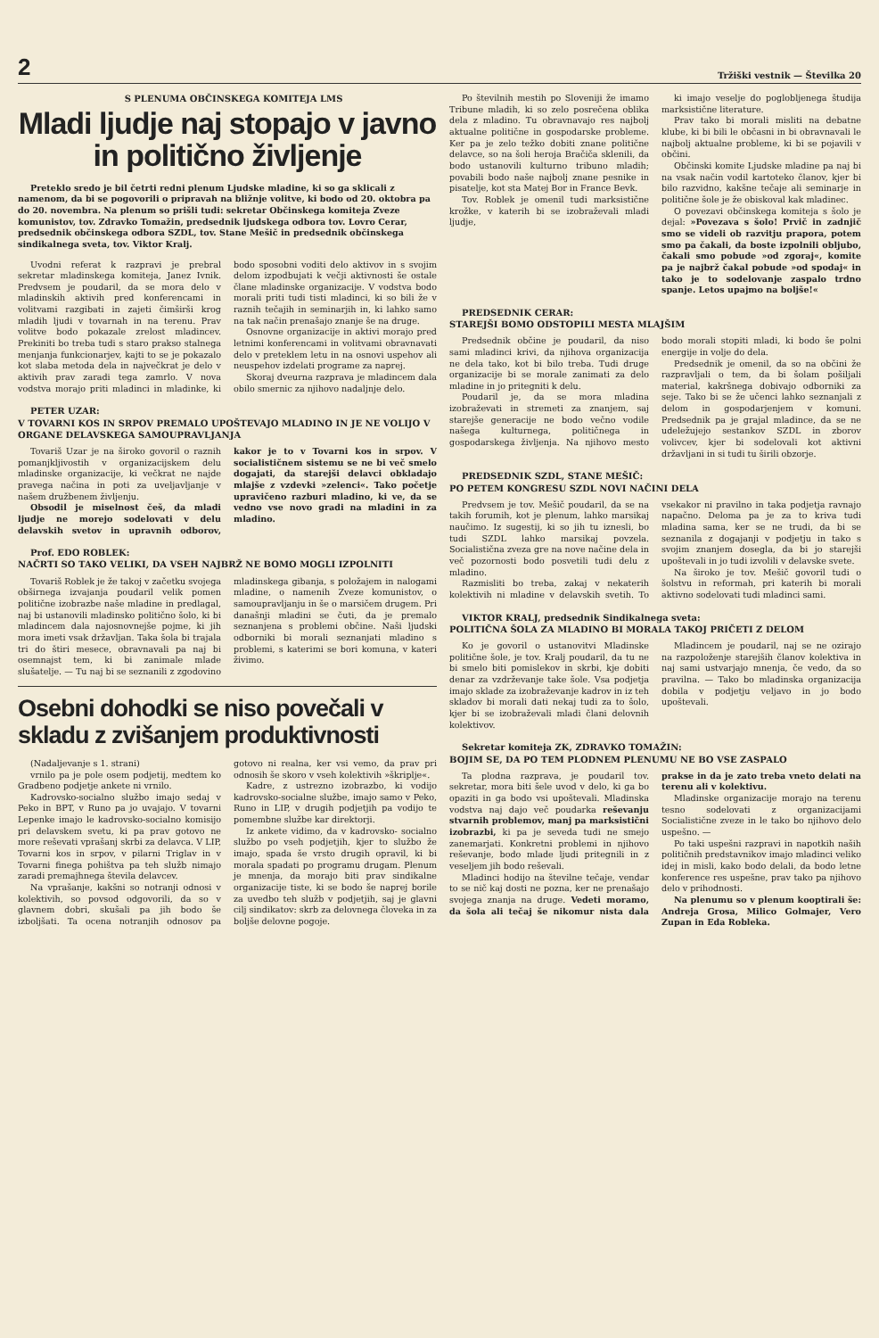2 Tržiški vestnik — Številka 20
S PLENUMA OBČINSKEGA KOMITEJA LMS
Mladi ljudje naj stopajo v javno in politično življenje
Preteklo sredo je bil četrti redni plenum Ljudske mladine, ki so ga sklicali z namenom, da bi se pogovorili o pripravah na bližnje volitve, ki bodo od 20. oktobra pa do 20. novembra. Na plenum so prišli tudi: sekretar Občinskega komiteja Zveze komunistov, tov. Zdravko Tomažin, predsednik ljudskega odbora tov. Lovro Cerar, predsednik občinskega odbora SZDL, tov. Stane Mešič in predsednik občinskega sindikalnega sveta, tov. Viktor Kralj.
Uvodni referat k razpravi je prebral sekretar mladinskega komiteja, Janez Ivnik. Predvsem je poudaril, da se mora delo v mladinskih aktivih pred konferencami in volitvami razgibati in zajeti čimširši krog mladih ljudi v tovarnah in na terenu. Prav volitve bodo pokazale zrelost mladincev. Prekiniti bo treba tudi s staro prakso stalnega menjanja funkcionarjev, kajti to se je pokazalo kot slaba metoda dela in največkrat je delo v aktivih prav zaradi tega zamrlo. V nova vodstva morajo priti mladinci in mladinke, ki bodo sposobni voditi delo aktivov in s svojim delom izpodbujati k večji aktivnosti še ostale člane mladinske organizacije. V vodstva bodo morali priti tudi tisti mladinci, ki so bili že v raznih tečajih in seminarjih in, ki lahko samo na tak način prenašajo znanje še na druge.
Osnovne organizacije in aktivi morajo pred letnimi konferencami in volitvami obravnavati delo v preteklem letu in na osnovi uspehov ali neuspehov izdelati programe za naprej.
Skoraj dveurna razprava je mladincem dala obilo smernic za njihovo nadaljnje delo.
PETER UZAR:
V TOVARNI KOS IN SRPOV PREMALO UPOŠTEVAJO MLADINO IN JE NE VOLIJO V ORGANE DELAVSKEGA SAMOUPRAVLJANJA
Tovariš Uzar je na široko govoril o raznih pomanjkljivostih v organizacijskem delu mladinske organizacije, ki večkrat ne najde pravega načina in poti za uveljavljanje v našem družbenem življenju.
Obsodil je miselnost češ, da mladi ljudje ne morejo sodelovati v delu delavskih svetov in upravnih odborov, kakor je to v Tovarni kos in srpov. V socialističnem sistemu se ne bi več smelo dogajati, da starejši delavci obkladajo mlajše z vzdevki »zelenci«. Tako početje upravičeno razburi mladino, ki ve, da se vedno vse novo gradi na mladini in za mladino.
Prof. EDO ROBLEK:
NAČRTI SO TAKO VELIKI, DA VSEH NAJBRŽ NE BOMO MOGLI IZPOLNITI
Tovariš Roblek je že takoj v začetku svojega obširnega izvajanja poudaril velik pomen politične izobrazbe naše mladine in predlagal, naj bi ustanovili mladinsko politično šolo, ki bi mladincem dala najosnovnejše pojme, ki jih mora imeti vsak državljan. Taka šola bi trajala tri do štiri mesece, obravnavali pa naj bi osemnajst tem, ki bi zanimale mlade slušatelje. — Tu naj bi se seznanili z zgodovino mladinskega gibanja, s položajem in nalogami mladine, o namenih Zveze komunistov, o samoupravljanju in še o marsičem drugem. Pri današnji mladini se čuti, da je premalo seznanjena s problemi občine. Naši ljudski odborniki bi morali seznanjati mladino s problemi, s katerimi se bori komuna, v kateri živimo.
Osebni dohodki se niso povečali v skladu z zvišanjem produktivnosti
(Nadaljevanje s 1. strani)
vrnilo pa je pole osem podjetij, medtem ko Gradbeno podjetje ankete ni vrnilo.
Kadrovsko-socialno službo imajo sedaj v Peko in BPT, v Runo pa jo uvajajo. V tovarni Lepenke imajo le kadrovsko-socialno komisijo pri delavskem svetu, ki pa prav gotovo ne more reševati vprašanj skrbi za delavca. V LIP, Tovarni kos in srpov, v pilarni Triglav in v Tovarni finega pohištva pa teh služb nimajo zaradi premajhnega števila delavcev.
Na vprašanje, kakšni so notranji odnosi v kolektivih, so povsod odgovorili, da so v glavnem dobri, skušali pa jih bodo še izboljšati. Ta ocena notranjih odnosov pa gotovo ni realna, ker vsi vemo, da prav pri odnosih še skoro v vseh kolektivih »škriplje«.
Kadre, z ustrezno izobrazbo, ki vodijo kadrovsko-socialne službe, imajo samo v Peko, Runo in LIP, v drugih podjetjih pa vodijo te pomembne službe kar direktorji.
Iz ankete vidimo, da v kadrovsko- socialno službo po vseh podjetjih, kjer to službo že imajo, spada še vrsto drugih opravil, ki bi morala spadati po programu drugam. Plenum je mnenja, da morajo biti prav sindikalne organizacije tiste, ki se bodo še naprej borile za uvedbo teh služb v podjetjih, saj je glavni cilj sindikatov: skrb za delovnega človeka in za boljše delovne pogoje.
Po številnih mestih po Sloveniji že imamo Tribune mladih, ki so zelo posrečena oblika dela z mladino. Tu obravnavajo res najbolj aktualne politične in gospodarske probleme. Ker pa je zelo težko dobiti znane politične delavce, so na šoli heroja Bračiča sklenili, da bodo ustanovili kulturno tribuno mladih; povabili bodo naše najbolj znane pesnike in pisatelje, kot sta Matej Bor in France Bevk.
Tov. Roblek je omenil tudi marksistične krožke, v katerih bi se izobraževali mladi ljudje,
ki imajo veselje do poglobljenega študija marksistične literature.
Prav tako bi morali misliti na debatne klube, ki bi bili le občasni in bi obravnavali le najbolj aktualne probleme, ki bi se pojavili v občini.
Občinski komite Ljudske mladine pa naj bi na vsak način vodil kartoteko članov, kjer bi bilo razvidno, kakšne tečaje ali seminarje in politične šole je že obiskoval kak mladinec.
O povezavi občinskega komiteja s šolo je dejal: »Povezava s šolo! Prvič in zadnjič smo se videli ob razvitju prapora, potem smo pa čakali, da boste izpolnili obljubo, čakali smo pobude »od zgoraj«, komite pa je najbrž čakal pobude »od spodaj« in tako je to sodelovanje zaspalo trdno spanje. Letos upajmo na boljše!«
PREDSEDNIK CERAR:
STAREJŠI BOMO ODSTOPILI MESTA MLAJŠIM
Predsednik občine je poudaril, da niso sami mladinci krivi, da njihova organizacija ne dela tako, kot bi bilo treba. Tudi druge organizacije bi se morale zanimati za delo mladine in jo pritegniti k delu.
Poudaril je, da se mora mladina izobraževati in stremeti za znanjem, saj starejše generacije ne bodo večno vodile našega kulturnega, političnega in gospodarskega življenja. Na njihovo mesto bodo morali stopiti mladi, ki bodo še polni energije in volje do dela.
Predsednik je omenil, da so na občini že razpravljali o tem, da bi šolam pošiljali material, kakršnega dobivajo odborniki za seje. Tako bi se že učenci lahko seznanjali z delom in gospodarjenjem v komuni. Predsednik pa je grajal mladince, da se ne udeležujejo sestankov SZDL in zborov volivcev, kjer bi sodelovali kot aktivni državljani in si tudi tu širili obzorje.
PREDSEDNIK SZDL, STANE MEŠIČ:
PO PETEM KONGRESU SZDL NOVI NAČINI DELA
Predvsem je tov. Mešič poudaril, da se na takih forumih, kot je plenum, lahko marsikaj naučimo. Iz sugestij, ki so jih tu iznesli, bo tudi SZDL lahko marsikaj povzela. Socialistična zveza gre na nove načine dela in več pozornosti bodo posvetili tudi delu z mladino.
Razmisliti bo treba, zakaj v nekaterih kolektivih ni mladine v delavskih svetih. To vsekakor ni pravilno in taka podjetja ravnajo napačno. Deloma pa je za to kriva tudi mladina sama, ker se ne trudi, da bi se seznanila z dogajanji v podjetju in tako s svojim znanjem doseglа, da bi jo starejši upoštevali in jo tudi izvolili v delavske svete.
Na široko je tov. Mešič govoril tudi o šolstvu in reformah, pri katerih bi morali aktivno sodelovati tudi mladinci sami.
VIKTOR KRALJ, predsednik Sindikalnega sveta:
POLITIČNA ŠOLA ZA MLADINO BI MORALA TAKOJ PRIČETI Z DELOM
Ko je govoril o ustanovitvi Mladinske politične šole, je tov. Kralj poudaril, da tu ne bi smelo biti pomislekov in skrbi, kje dobiti denar za vzdrževanje take šole. Vsa podjetja imajo sklade za izobraževanje kadrov in iz teh skladov bi morali dati nekaj tudi za to šolo, kjer bi se izobraževali mladi člani delovnih kolektivov.
Mladincem je poudaril, naj se ne ozirajo na razpoloženje starejših članov kolektiva in naj sami ustvarjajo mnenja, če vedo, da so pravilna. — Tako bo mladinska organizacija dobila v podjetju veljavo in jo bodo upoštevali.
Sekretar komiteja ZK, ZDRAVKO TOMAŽIN:
BOJIM SE, DA PO TEM PLODNEM PLENUMU NE BO VSE ZASPALO
Ta plodna razprava, je poudaril tov. sekretar, mora biti šele uvod v delo, ki ga bo opaziti in ga bodo vsi upoštevali. Mladinska vodstva naj dajo več poudarka reševanju stvarnih problemov, manj pa marksističnі izobrazbi, ki pa je seveda tudi ne smejo zanemarjati. Konkretni problemi in njihovo reševanje, bodo mlade ljudi pritegnili in z veseljem jih bodo reševali.
Mladinci hodijo na številne tečaje, vendar to se nič kaj dosti ne pozna, ker ne prenašajo svojega znanja na druge. Vedeti moramo, da šola ali tečaj še nikomur nista dala prakse in da je zato treba vneto delati na terenu ali v kolektivu.
Mladinske organizacije morajo na terenu tesno sodelovati z organizacijami Socialistične zveze in le tako bo njihovo delo uspešno. —
Po taki uspešni razpravi in napotkih naših političnih predstavnikov imajo mladinci veliko idej in misli, kako bodo delali, da bodo letne konference res uspešne, prav tako pa njihovo delo v prihodnosti.
Na plenumu so v plenum kooptirali še: Andreja Grosa, Milico Golmajer, Vero Zupan in Eda Robleka.